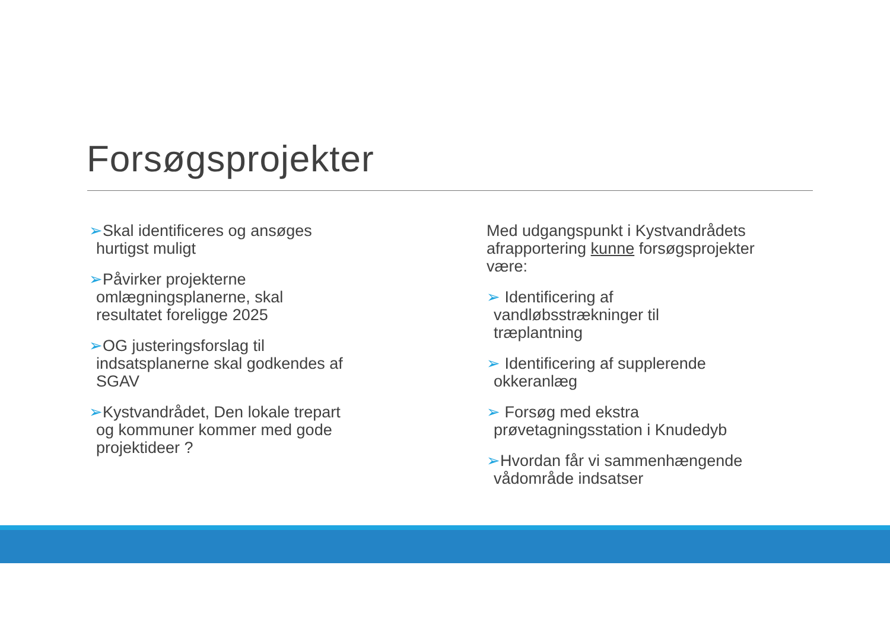Forsøgsprojekter
➢Skal identificeres og ansøges
hurtigst muligt
➢Påvirker projekterne
omlægningsplanerne, skal
resultatet foreligge 2025
➢OG justeringsforslag til
indsatsplanerne skal godkendes af
SGAV
➢Kystvandrådet, Den lokale trepart
og kommuner kommer med gode
projektideer ?
Med udgangspunkt i Kystvandrådets afrapportering kunne forsøgsprojekter være:
➢ Identificering af
vandløbsstrækninger til
træplantning
➢ Identificering af supplerende
okkeranlæg
➢ Forsøg med ekstra
prøvetagningsstation i Knudedyb
➢Hvordan får vi sammenhængende
vådområde indsatser